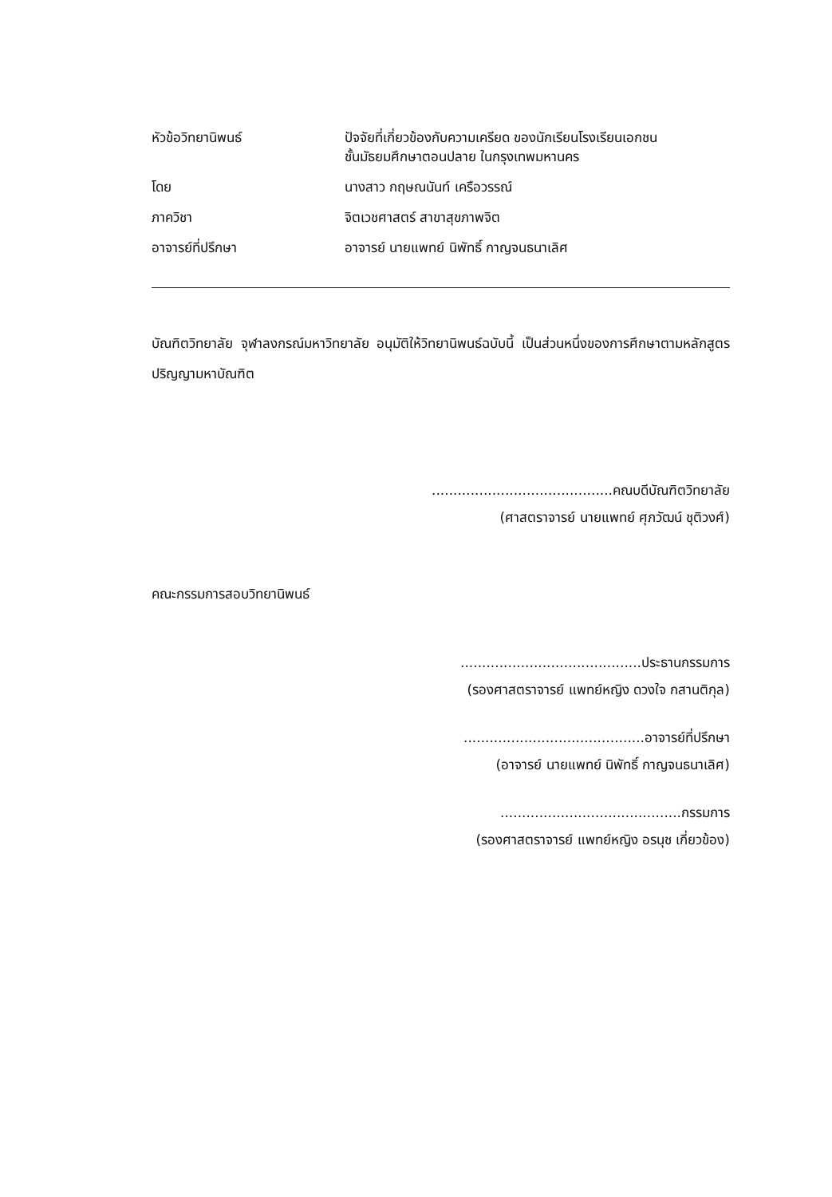หัวข้อวิทยานิพนธ์ ปัจจัยที่เกี่ยวข้องกับความเครียด ของนักเรียนโรงเรียนเอกชน
ชั้นมัธยมศึกษาตอนปลาย ในกรุงเทพมหานคร
โดย นางสาว กฤษณนันท์ เครือวรรณ์
ภาควิชา จิตเวชศาสตร์ สาขาสุขภาพจิต
อาจารย์ที่ปรึกษา อาจารย์ นายแพทย์ นิพัทธิ์ กาญจนธนาเลิศ
บัณฑิตวิทยาลัย จุฬาลงกรณ์มหาวิทยาลัย อนุมัติให้วิทยานิพนธ์ฉบับนี้ เป็นส่วนหนึ่งของการศึกษาตามหลักสูตรปริญญามหาบัณฑิต
..........................................คณบดีบัณฑิตวิทยาลัย
(ศาสตราจารย์ นายแพทย์ ศุภวัฒน์ ชุติวงศ์)
คณะกรรมการสอบวิทยานิพนธ์
..........................................ประธานกรรมการ
(รองศาสตราจารย์ แพทย์หญิง ดวงใจ กสานติกุล)
..........................................อาจารย์ที่ปรึกษา
(อาจารย์ นายแพทย์ นิพัทธิ์ กาญจนธนาเลิศ)
..........................................กรรมการ
(รองศาสตราจารย์ แพทย์หญิง อรนุช เกี่ยวข้อง)